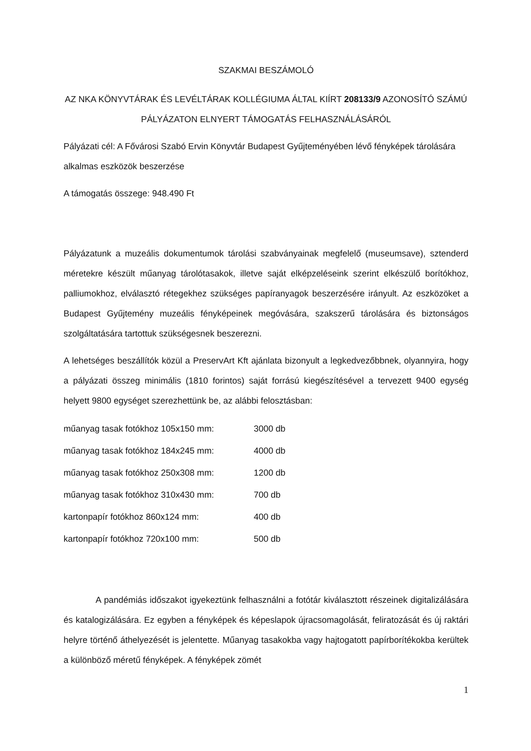SZAKMAI BESZÁMOLÓ
AZ NKA KÖNYVTÁRAK ÉS LEVÉLTÁRAK KOLLÉGIUMA ÁLTAL KIÍRT 208133/9 AZONOSÍTÓ SZÁMÚ PÁLYÁZATON ELNYERT TÁMOGATÁS FELHASZNÁLÁSÁRÓL
Pályázati cél: A Fővárosi Szabó Ervin Könyvtár Budapest Gyűjteményében lévő fényképek tárolására alkalmas eszközök beszerzése
A támogatás összege: 948.490 Ft
Pályázatunk a muzeális dokumentumok tárolási szabványainak megfelelő (museumsave), sztenderd méretekre készült műanyag tárolótasakok, illetve saját elképzeléseink szerint elkészülő borítókhoz, palliumokhoz, elválasztó rétegekhez szükséges papíranyagok beszerzésére irányult. Az eszközöket a Budapest Gyűjtemény muzeális fényképeinek megóvására, szakszerű tárolására és biztonságos szolgáltatására tartottuk szükségesnek beszerezni.
A lehetséges beszállítók közül a PreservArt Kft ajánlata bizonyult a legkedvezőbbnek, olyannyira, hogy a pályázati összeg minimális (1810 forintos) saját forrású kiegészítésével a tervezett 9400 egység helyett 9800 egységet szerezhettünk be, az alábbi felosztásban:
műanyag tasak fotókhoz 105x150 mm: 3000 db
műanyag tasak fotókhoz 184x245 mm: 4000 db
műanyag tasak fotókhoz 250x308 mm: 1200 db
műanyag tasak fotókhoz 310x430 mm: 700 db
kartonpapír fotókhoz 860x124 mm: 400 db
kartonpapír fotókhoz 720x100 mm: 500 db
A pandémiás időszakot igyekeztünk felhasználni a fotótár kiválasztott részeinek digitalizálására és katalogizálására. Ez egyben a fényképek és képeslapok újracsomagolását, feliratozását és új raktári helyre történő áthelyezését is jelentette. Műanyag tasakokba vagy hajtogatott papírborítékokba kerültek a különböző méretű fényképek. A fényképek zömét
1